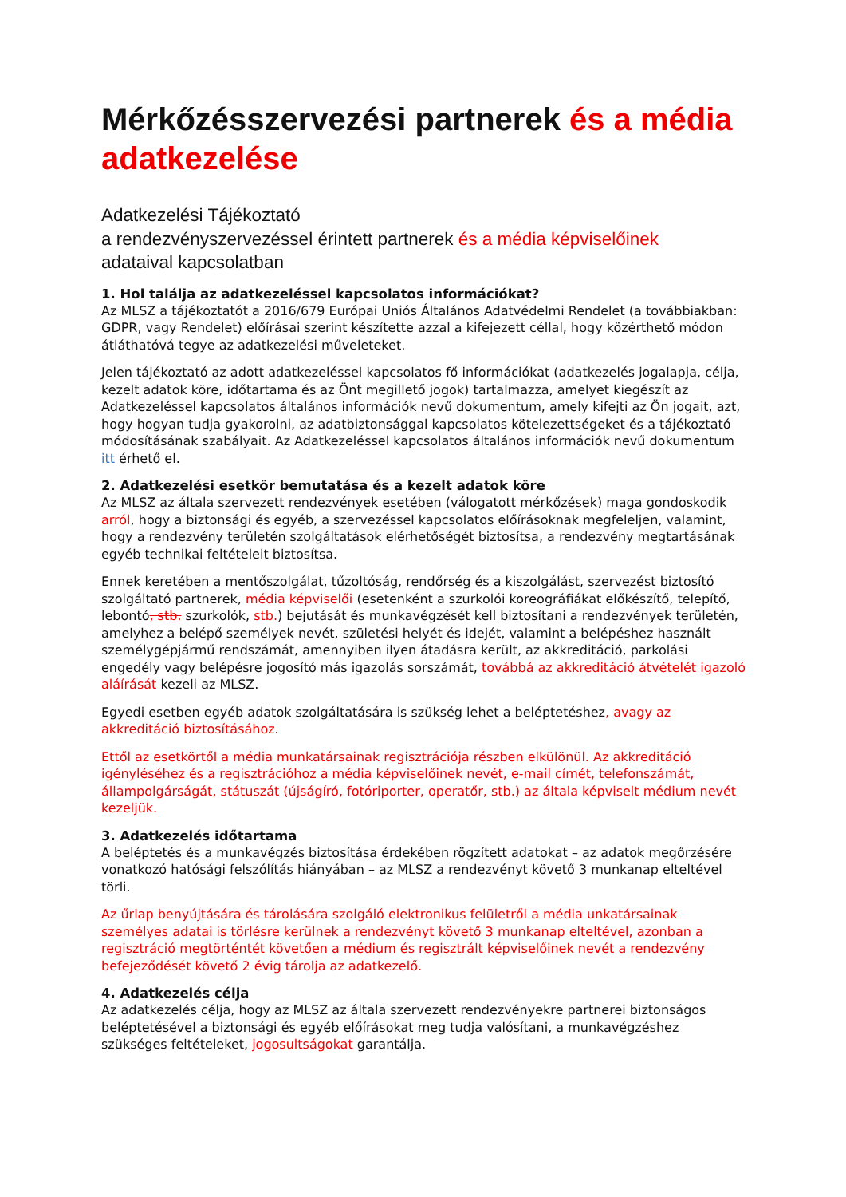Mérkőzésszervezési partnerek és a média adatkezelése
Adatkezelési Tájékoztató
a rendezvényszervezéssel érintett partnerek és a média képviselőinek
adataival kapcsolatban
1. Hol találja az adatkezeléssel kapcsolatos információkat?
Az MLSZ a tájékoztatót a 2016/679 Európai Uniós Általános Adatvédelmi Rendelet (a továbbiakban: GDPR, vagy Rendelet) előírásai szerint készítette azzal a kifejezett céllal, hogy közérthető módon átláthatóvá tegye az adatkezelési műveleteket.
Jelen tájékoztató az adott adatkezeléssel kapcsolatos fő információkat (adatkezelés jogalapja, célja, kezelt adatok köre, időtartama és az Önt megillető jogok) tartalmazza, amelyet kiegészít az Adatkezeléssel kapcsolatos általános információk nevű dokumentum, amely kifejti az Ön jogait, azt, hogy hogyan tudja gyakorolni, az adatbiztonsággal kapcsolatos kötelezettségeket és a tájékoztató módosításának szabályait. Az Adatkezeléssel kapcsolatos általános információk nevű dokumentum itt érhető el.
2. Adatkezelési esetkör bemutatása és a kezelt adatok köre
Az MLSZ az általa szervezett rendezvények esetében (válogatott mérkőzések) maga gondoskodik arról, hogy a biztonsági és egyéb, a szervezéssel kapcsolatos előírásoknak megfeleljen, valamint, hogy a rendezvény területén szolgáltatások elérhetőségét biztosítsa, a rendezvény megtartásának egyéb technikai feltételeit biztosítsa.
Ennek keretében a mentőszolgálat, tűzoltóság, rendőrség és a kiszolgálást, szervezést biztosító szolgáltató partnerek, média képviselői (esetenként a szurkolói koreográfiákat előkészítő, telepítő, lebontó, stb. szurkolók, stb.) bejutását és munkavégzését kell biztosítani a rendezvények területén, amelyhez a belépő személyek nevét, születési helyét és idejét, valamint a belépéshez használt személygépjármű rendszámát, amennyiben ilyen átadásra került, az akkreditáció, parkolási engedély vagy belépésre jogosító más igazolás sorszámát, továbbá az akkreditáció átvételét igazoló aláírását kezeli az MLSZ.
Egyedi esetben egyéb adatok szolgáltatására is szükség lehet a beléptetéshez, avagy az akkreditáció biztosításához.
Ettől az esetkörtől a média munkatársainak regisztrációja részben elkülönül. Az akkreditáció igényléséhez és a regisztrációhoz a média képviselőinek nevét, e-mail címét, telefonszámát, állampolgárságát, státuszát (újságíró, fotóriporter, operatőr, stb.) az általa képviselt médium nevét kezeljük.
3. Adatkezelés időtartama
A beléptetés és a munkavégzés biztosítása érdekében rögzített adatokat – az adatok megőrzésére vonatkozó hatósági felszólítás hiányában – az MLSZ a rendezvényt követő 3 munkanap elteltével törli.
Az űrlap benyújtására és tárolására szolgáló elektronikus felületről a média unkatársainak személyes adatai is törlésre kerülnek a rendezvényt követő 3 munkanap elteltével, azonban a regisztráció megtörténtét követően a médium és regisztrált képviselőinek nevét a rendezvény befejeződését követő 2 évig tárolja az adatkezelő.
4. Adatkezelés célja
Az adatkezelés célja, hogy az MLSZ az általa szervezett rendezvényekre partnerei biztonságos beléptetésével a biztonsági és egyéb előírásokat meg tudja valósítani, a munkavégzéshez szükséges feltételeket, jogosultságokat garantálja.